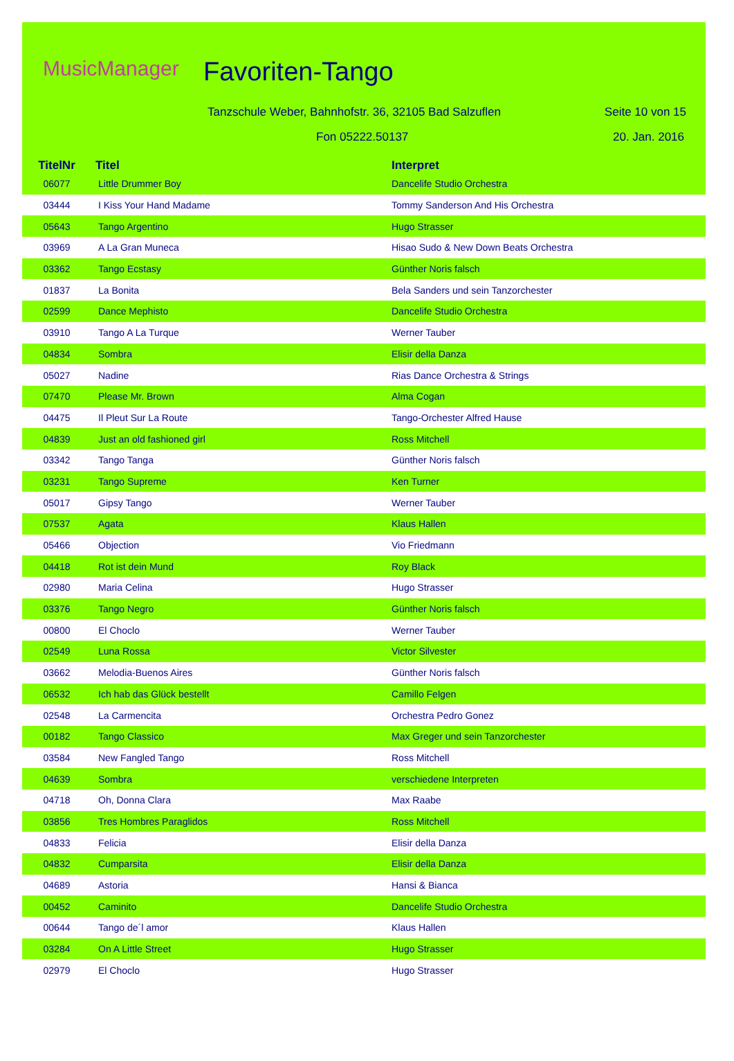MusicManager Favoriten-Tango
Tanzschule Weber, Bahnhofstr. 36, 32105 Bad Salzuflen
Seite 10 von 15
Fon 05222.50137 20. Jan. 2016
| TitelNr | Titel | Interpret |
| --- | --- | --- |
| 06077 | Little Drummer Boy | Dancelife Studio Orchestra |
| 03444 | I Kiss Your Hand Madame | Tommy Sanderson And His Orchestra |
| 05643 | Tango Argentino | Hugo Strasser |
| 03969 | A La Gran Muneca | Hisao Sudo & New Down Beats Orchestra |
| 03362 | Tango Ecstasy | Günther Noris falsch |
| 01837 | La Bonita | Bela Sanders und sein Tanzorchester |
| 02599 | Dance Mephisto | Dancelife Studio Orchestra |
| 03910 | Tango A La Turque | Werner Tauber |
| 04834 | Sombra | Elisir della Danza |
| 05027 | Nadine | Rias Dance Orchestra & Strings |
| 07470 | Please Mr. Brown | Alma Cogan |
| 04475 | Il Pleut Sur La Route | Tango-Orchester Alfred Hause |
| 04839 | Just an old fashioned girl | Ross Mitchell |
| 03342 | Tango Tanga | Günther Noris falsch |
| 03231 | Tango Supreme | Ken Turner |
| 05017 | Gipsy Tango | Werner Tauber |
| 07537 | Agata | Klaus Hallen |
| 05466 | Objection | Vio Friedmann |
| 04418 | Rot ist dein Mund | Roy Black |
| 02980 | Maria Celina | Hugo Strasser |
| 03376 | Tango Negro | Günther Noris falsch |
| 00800 | El Choclo | Werner Tauber |
| 02549 | Luna Rossa | Victor Silvester |
| 03662 | Melodia-Buenos Aires | Günther Noris falsch |
| 06532 | Ich hab das Glück bestellt | Camillo Felgen |
| 02548 | La Carmencita | Orchestra Pedro Gonez |
| 00182 | Tango Classico | Max Greger und sein Tanzorchester |
| 03584 | New Fangled Tango | Ross Mitchell |
| 04639 | Sombra | verschiedene Interpreten |
| 04718 | Oh, Donna Clara | Max Raabe |
| 03856 | Tres Hombres Paraglidos | Ross Mitchell |
| 04833 | Felicia | Elisir della Danza |
| 04832 | Cumparsita | Elisir della Danza |
| 04689 | Astoria | Hansi & Bianca |
| 00452 | Caminito | Dancelife Studio Orchestra |
| 00644 | Tango de´l amor | Klaus Hallen |
| 03284 | On A Little Street | Hugo Strasser |
| 02979 | El Choclo | Hugo Strasser |